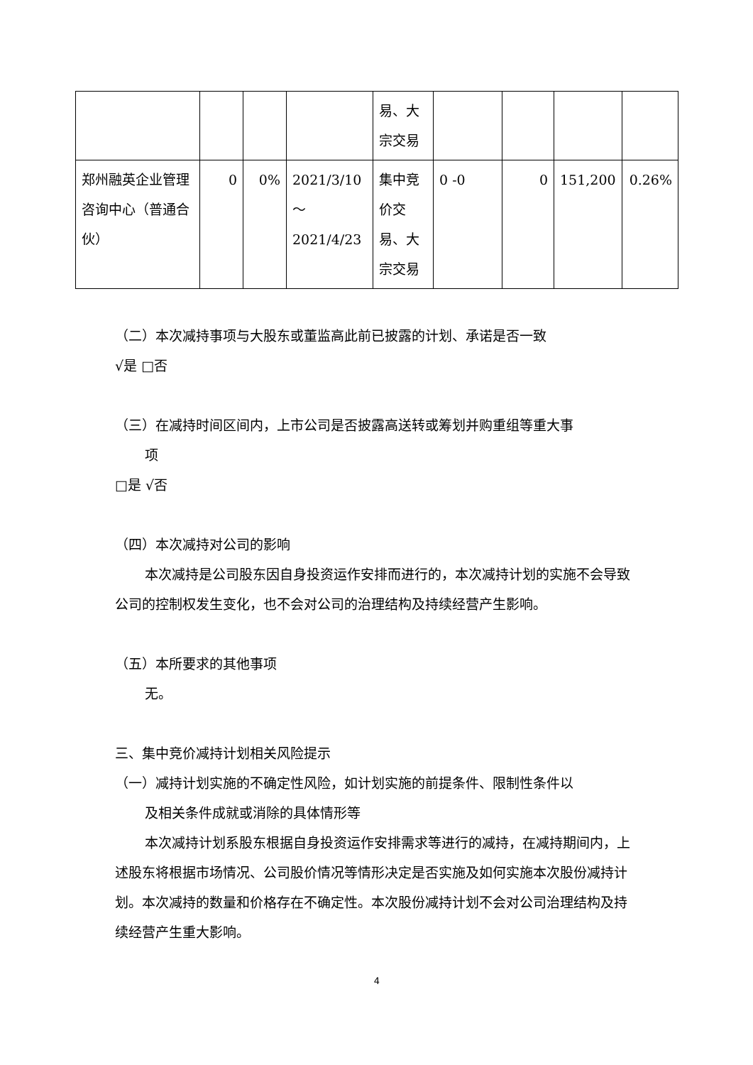| | | | | 易、大宗交易 | | | | |
| 郑州融英企业管理咨询中心（普通合伙） | 0 | 0% | 2021/3/10～2021/4/23 | 集中竞价交易、大宗交易 | 0 -0 | 0 | 151,200 | 0.26% |
（二）本次减持事项与大股东或董监高此前已披露的计划、承诺是否一致
√是 □否
（三）在减持时间区间内，上市公司是否披露高送转或筹划并购重组等重大事
项
□是 √否
（四）本次减持对公司的影响
本次减持是公司股东因自身投资运作安排而进行的，本次减持计划的实施不会导致公司的控制权发生变化，也不会对公司的治理结构及持续经营产生影响。
（五）本所要求的其他事项
无。
三、集中竞价减持计划相关风险提示
（一）减持计划实施的不确定性风险，如计划实施的前提条件、限制性条件以
及相关条件成就或消除的具体情形等
本次减持计划系股东根据自身投资运作安排需求等进行的减持，在减持期间内，上述股东将根据市场情况、公司股价情况等情形决定是否实施及如何实施本次股份减持计划。本次减持的数量和价格存在不确定性。本次股份减持计划不会对公司治理结构及持续经营产生重大影响。
4